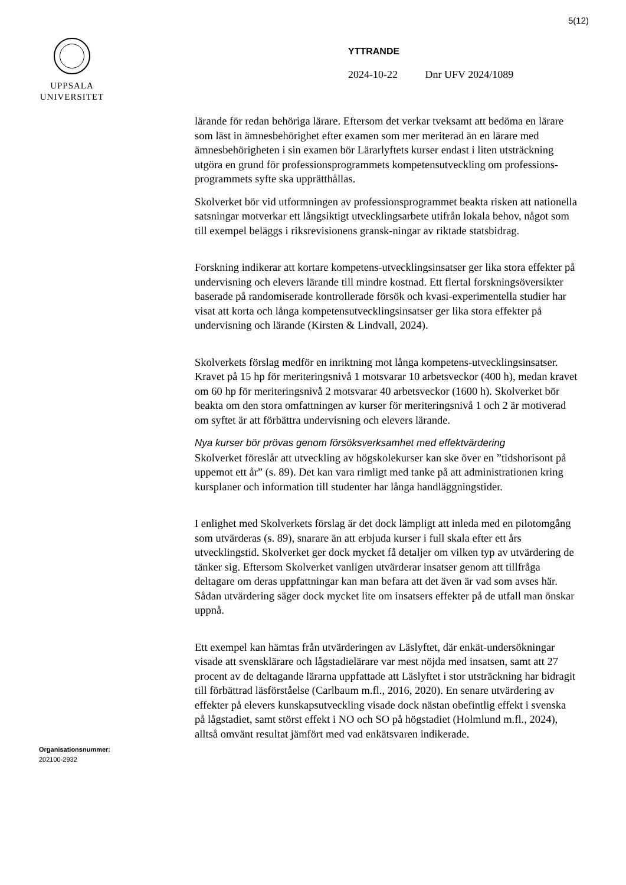5(12)
UPPSALA
UNIVERSITET
YTTRANDE
2024-10-22 Dnr UFV 2024/1089
lärande för redan behöriga lärare. Eftersom det verkar tveksamt att bedöma en lärare som läst in ämnesbehörighet efter examen som mer meriterad än en lärare med ämnesbehörigheten i sin examen bör Lärarlyftets kurser endast i liten utsträckning utgöra en grund för professionsprogrammets kompetensutveckling om professions-programmets syfte ska upprätthållas.
Skolverket bör vid utformningen av professionsprogrammet beakta risken att nationella satsningar motverkar ett långsiktigt utvecklingsarbete utifrån lokala behov, något som till exempel beläggs i riksrevisionens gransk-ningar av riktade statsbidrag.
Forskning indikerar att kortare kompetens-utvecklingsinsatser ger lika stora effekter på undervisning och elevers lärande till mindre kostnad. Ett flertal forskningsöversikter baserade på randomiserade kontrollerade försök och kvasi-experimentella studier har visat att korta och långa kompetensutvecklingsinsatser ger lika stora effekter på undervisning och lärande (Kirsten & Lindvall, 2024).
Skolverkets förslag medför en inriktning mot långa kompetens-utvecklingsinsatser. Kravet på 15 hp för meriteringsnivå 1 motsvarar 10 arbetsveckor (400 h), medan kravet om 60 hp för meriteringsnivå 2 motsvarar 40 arbetsveckor (1600 h). Skolverket bör beakta om den stora omfattningen av kurser för meriteringsnivå 1 och 2 är motiverad om syftet är att förbättra undervisning och elevers lärande.
Nya kurser bör prövas genom försöksverksamhet med effektvärdering
Skolverket föreslår att utveckling av högskolekurser kan ske över en ”tidshorisont på uppemot ett år” (s. 89). Det kan vara rimligt med tanke på att administrationen kring kursplaner och information till studenter har långa handläggningstider.
I enlighet med Skolverkets förslag är det dock lämpligt att inleda med en pilotomgång som utvärderas (s. 89), snarare än att erbjuda kurser i full skala efter ett års utvecklingstid. Skolverket ger dock mycket få detaljer om vilken typ av utvärdering de tänker sig. Eftersom Skolverket vanligen utvärderar insatser genom att tillfråga deltagare om deras uppfattningar kan man befara att det även är vad som avses här. Sådan utvärdering säger dock mycket lite om insatsers effekter på de utfall man önskar uppnå.
Ett exempel kan hämtas från utvärderingen av Läslyftet, där enkät-undersökningar visade att svensklärare och lågstadielärare var mest nöjda med insatsen, samt att 27 procent av de deltagande lärarna uppfattade att Läslyftet i stor utsträckning har bidragit till förbättrad läsförståelse (Carlbaum m.fl., 2016, 2020). En senare utvärdering av effekter på elevers kunskapsutveckling visade dock nästan obefintlig effekt i svenska på lågstadiet, samt störst effekt i NO och SO på högstadiet (Holmlund m.fl., 2024), alltså omvänt resultat jämfört med vad enkätsvaren indikerade.
Organisationsnummer:
202100-2932